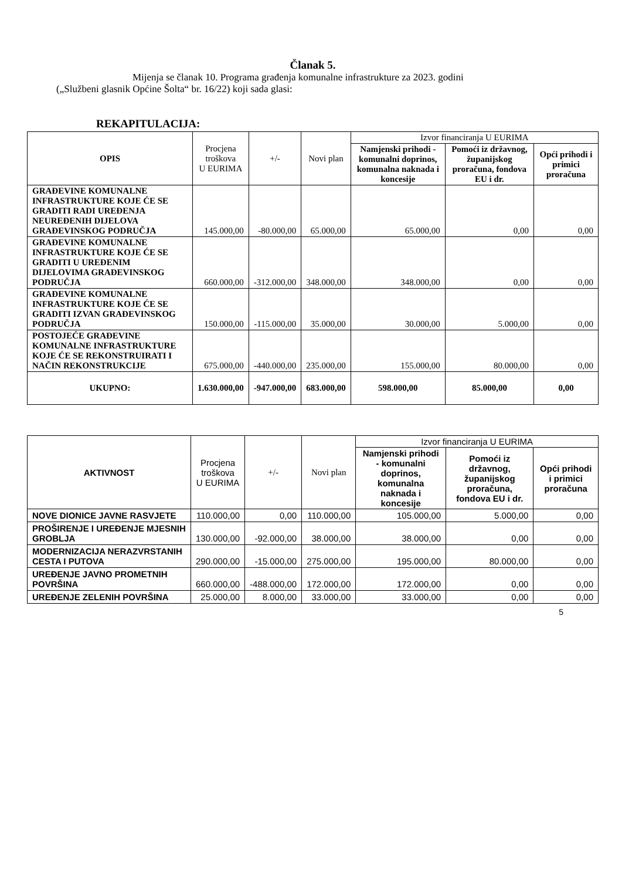Članak 5.
Mijenja se članak 10. Programa građenja komunalne infrastrukture za 2023. godini
(„Službeni glasnik Općine Šolta“ br. 16/22) koji sada glasi:
REKAPITULACIJA:
| OPIS | Procjena troškova U EURIMA | +/- | Novi plan | Izvor financiranja U EURIMA | | |
| --- | --- | --- | --- | --- | --- | --- |
| | | | | Namjenski prihodi - komunalni doprinos, komunalna naknada i koncesije | Pomoći iz državnog, županijskog proračuna, fondova EU i dr. | Opći prihodi i primici proračuna |
| GRAĐEVINE KOMUNALNE INFRASTRUKTURE KOJE ĆE SE GRADITI RADI UREĐENJA NEUREĐENIH DIJELOVA GRAĐEVINSKOG PODRUČJA | 145.000,00 | -80.000,00 | 65.000,00 | 65.000,00 | 0,00 | 0,00 |
| GRAĐEVINE KOMUNALNE INFRASTRUKTURE KOJE ĆE SE GRADITI U UREĐENIM DIJELOVIMA GRAĐEVINSKOG PODRUČJA | 660.000,00 | -312.000,00 | 348.000,00 | 348.000,00 | 0,00 | 0,00 |
| GRAĐEVINE KOMUNALNE INFRASTRUKTURE KOJE ĆE SE GRADITI IZVAN GRAĐEVINSKOG PODRUČJA | 150.000,00 | -115.000,00 | 35.000,00 | 30.000,00 | 5.000,00 | 0,00 |
| POSTOJEĆE GRAĐEVINE KOMUNALNE INFRASTRUKTURE KOJE ĆE SE REKONSTRUIRATI I NAČIN REKONSTRUKCIJE | 675.000,00 | -440.000,00 | 235.000,00 | 155.000,00 | 80.000,00 | 0,00 |
| UKUPNO: | 1.630.000,00 | -947.000,00 | 683.000,00 | 598.000,00 | 85.000,00 | 0,00 |
| AKTIVNOST | Procjena troškova U EURIMA | +/- | Novi plan | Izvor financiranja U EURIMA | | |
| --- | --- | --- | --- | --- | --- | --- |
| | | | | Namjenski prihodi - komunalni doprinos, komunalna naknada i koncesije | Pomoći iz državnog, županijskog proračuna, fondova EU i dr. | Opći prihodi i primici proračuna |
| NOVE DIONICE JAVNE RASVJETE | 110.000,00 | 0,00 | 110.000,00 | 105.000,00 | 5.000,00 | 0,00 |
| PROŠIRENJE I UREĐENJE MJESNIH GROBLJA | 130.000,00 | -92.000,00 | 38.000,00 | 38.000,00 | 0,00 | 0,00 |
| MODERNIZACIJA NERAZVRSTANIH CESTA I PUTOVA | 290.000,00 | -15.000,00 | 275.000,00 | 195.000,00 | 80.000,00 | 0,00 |
| UREĐENJE JAVNO PROMETNIH POVRŠINA | 660.000,00 | -488.000,00 | 172.000,00 | 172.000,00 | 0,00 | 0,00 |
| UREĐENJE ZELENIH POVRŠINA | 25.000,00 | 8.000,00 | 33.000,00 | 33.000,00 | 0,00 | 0,00 |
5